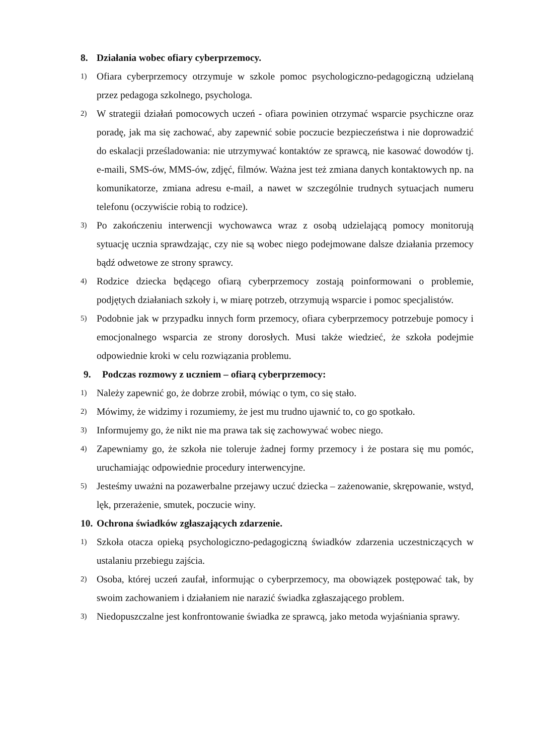8. Działania wobec ofiary cyberprzemocy.
1) Ofiara cyberprzemocy otrzymuje w szkole pomoc psychologiczno-pedagogiczną udzielaną przez pedagoga szkolnego, psychologa.
2) W strategii działań pomocowych uczeń - ofiara powinien otrzymać wsparcie psychiczne oraz poradę, jak ma się zachować, aby zapewnić sobie poczucie bezpieczeństwa i nie doprowadzić do eskalacji prześladowania: nie utrzymywać kontaktów ze sprawcą, nie kasować dowodów tj. e-maili, SMS-ów, MMS-ów, zdjęć, filmów. Ważna jest też zmiana danych kontaktowych np. na komunikatorze, zmiana adresu e-mail, a nawet w szczególnie trudnych sytuacjach numeru telefonu (oczywiście robią to rodzice).
3) Po zakończeniu interwencji wychowawca wraz z osobą udzielającą pomocy monitorują sytuację ucznia sprawdzając, czy nie są wobec niego podejmowane dalsze działania przemocy bądź odwetowe ze strony sprawcy.
4) Rodzice dziecka będącego ofiarą cyberprzemocy zostają poinformowani o problemie, podjętych działaniach szkoły i, w miarę potrzeb, otrzymują wsparcie i pomoc specjalistów.
5) Podobnie jak w przypadku innych form przemocy, ofiara cyberprzemocy potrzebuje pomocy i emocjonalnego wsparcia ze strony dorosłych. Musi także wiedzieć, że szkoła podejmie odpowiednie kroki w celu rozwiązania problemu.
9. Podczas rozmowy z uczniem – ofiarą cyberprzemocy:
1) Należy zapewnić go, że dobrze zrobił, mówiąc o tym, co się stało.
2) Mówimy, że widzimy i rozumiemy, że jest mu trudno ujawnić to, co go spotkało.
3) Informujemy go, że nikt nie ma prawa tak się zachowywać wobec niego.
4) Zapewniamy go, że szkoła nie toleruje żadnej formy przemocy i że postara się mu pomóc, uruchamiając odpowiednie procedury interwencyjne.
5) Jesteśmy uważni na pozawerbalne przejawy uczuć dziecka – zażenowanie, skrępowanie, wstyd, lęk, przerażenie, smutek, poczucie winy.
10. Ochrona świadków zgłaszających zdarzenie.
1) Szkoła otacza opieką psychologiczno-pedagogiczną świadków zdarzenia uczestniczących w ustalaniu przebiegu zajścia.
2) Osoba, której uczeń zaufał, informując o cyberprzemocy, ma obowiązek postępować tak, by swoim zachowaniem i działaniem nie narazić świadka zgłaszającego problem.
3) Niedopuszczalne jest konfrontowanie świadka ze sprawcą, jako metoda wyjaśniania sprawy.